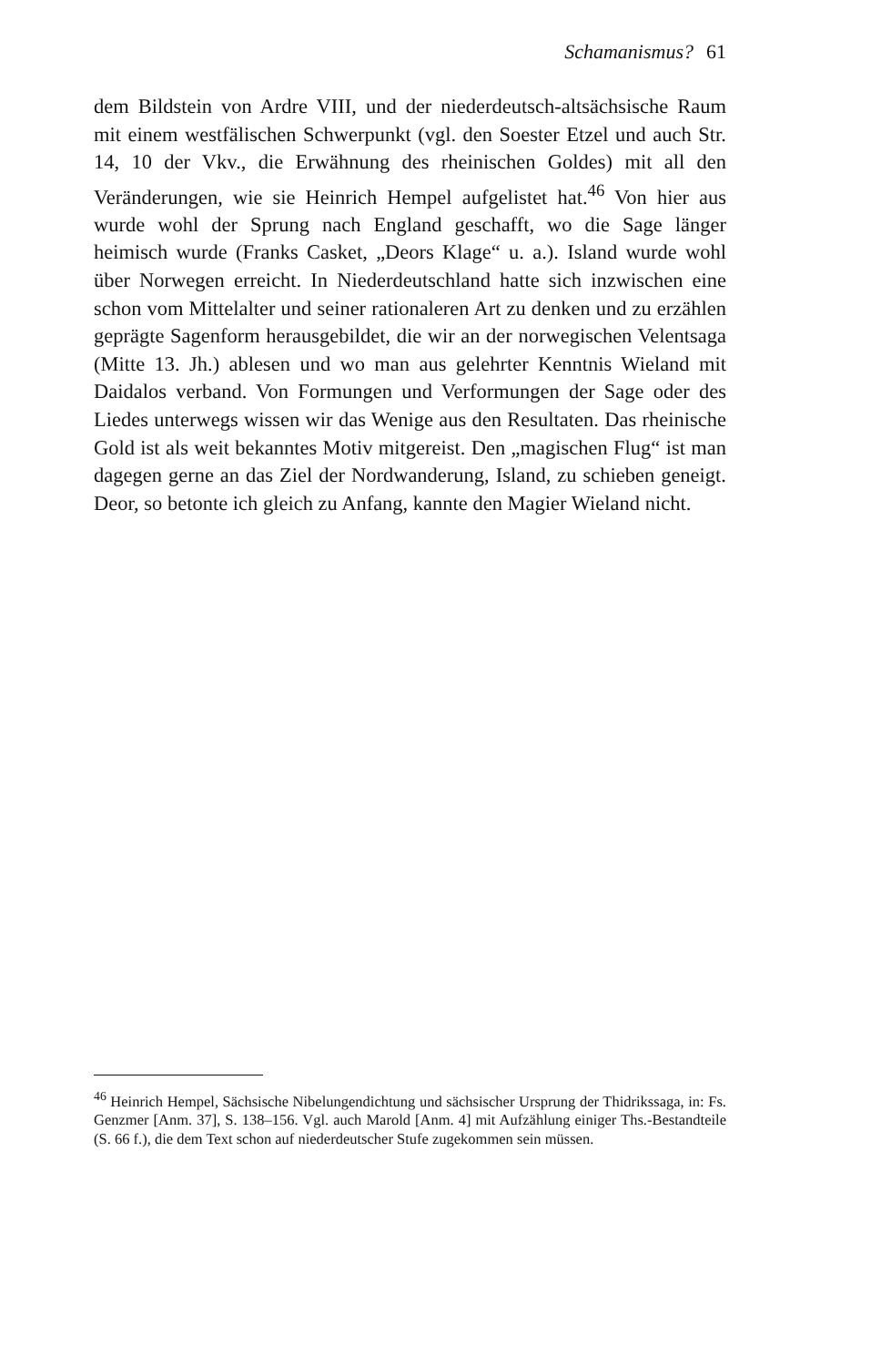Schamanismus? 61
dem Bildstein von Ardre VIII, und der niederdeutsch-altsächsische Raum mit einem westfälischen Schwerpunkt (vgl. den Soester Etzel und auch Str. 14, 10 der Vkv., die Erwähnung des rheinischen Goldes) mit all den Veränderungen, wie sie Heinrich Hempel aufgelistet hat.<sup>46</sup> Von hier aus wurde wohl der Sprung nach England geschafft, wo die Sage länger heimisch wurde (Franks Casket, „Deors Klage“ u. a.). Island wurde wohl über Norwegen erreicht. In Niederdeutschland hatte sich inzwischen eine schon vom Mittelalter und seiner rationaleren Art zu denken und zu erzählen geprägte Sagenform herausgebildet, die wir an der norwegischen Velentsaga (Mitte 13. Jh.) ablesen und wo man aus gelehrter Kenntnis Wieland mit Daidalos verband. Von Formungen und Verformungen der Sage oder des Liedes unterwegs wissen wir das Wenige aus den Resultaten. Das rheinische Gold ist als weit bekanntes Motiv mitgereist. Den „magischen Flug“ ist man dagegen gerne an das Ziel der Nordwanderung, Island, zu schieben geneigt. Deor, so betonte ich gleich zu Anfang, kannte den Magier Wieland nicht.
<sup>46</sup> Heinrich Hempel, Sächsische Nibelungendichtung und sächsischer Ursprung der Thidrikssaga, in: Fs. Genzmer [Anm. 37], S. 138–156. Vgl. auch Marold [Anm. 4] mit Aufzählung einiger Ths.-Bestandteile (S. 66 f.), die dem Text schon auf niederdeutscher Stufe zugekommen sein müssen.